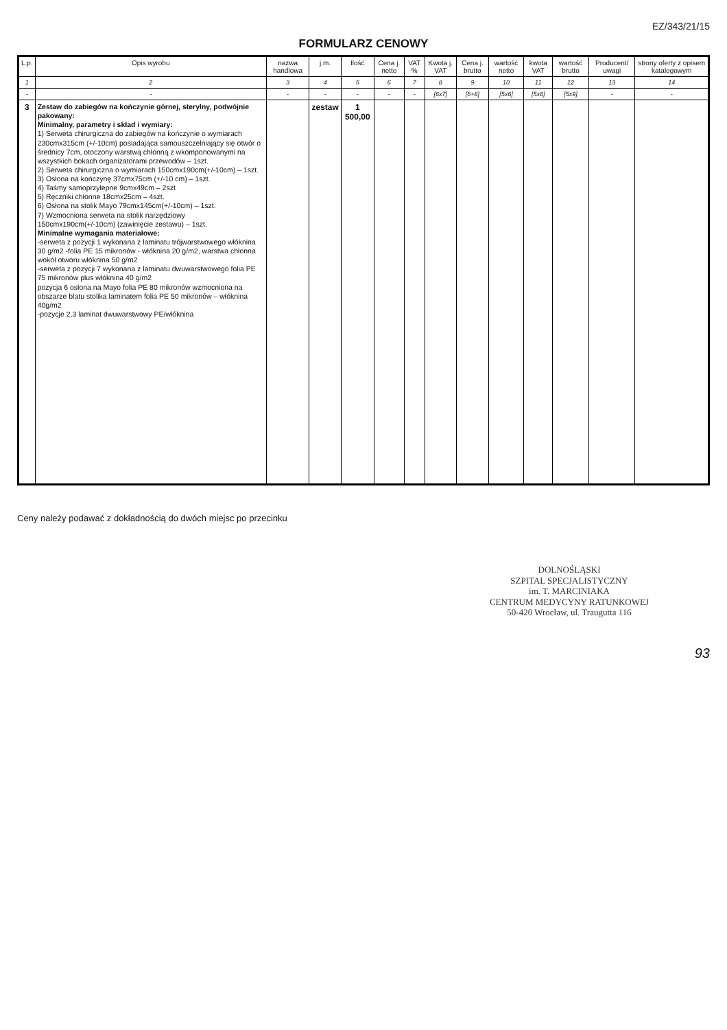EZ/343/21/15
FORMULARZ CENOWY
| L.p. | Opis wyrobu | nazwa handlowa | j.m. | Ilość | Cena j. netto | VAT % | Kwota j. VAT | Cena j. brutto | wartość netto | kwota VAT | wartość brutto | Producent/ uwagi | strony oferty z opisem katalogowym |
| --- | --- | --- | --- | --- | --- | --- | --- | --- | --- | --- | --- | --- | --- |
| 1 | 2 | 3 | 4 | 5 | 6 | 7 | 8 | 9 | 10 | 11 | 12 | 13 | 14 |
| - | - | - | - | - | - | - | [6x7] | [6+8] | [5x6] | [5x8] | [5x9] | - | - |
| 3 | Zestaw do zabiegów na kończynie górnej, sterylny, podwójnie pakowany: Minimalny, parametry i skład i wymiary: 1) Serweta chirurgiczna do zabiegów na kończynie o wymiarach 230cmx315cm (+/-10cm) posiadająca samouszczelniający się otwór o średnicy 7cm, otoczony warstwą chłonną z wkomponowanymi na wszystkich bokach organizatorami przewodów – 1szt. 2) Serweta chirurgiczna o wymiarach 150cmx190cm(+/-10cm) – 1szt. 3) Osłona na kończynę 37cmx75cm (+/-10 cm) – 1szt. 4) Taśmy samoprzylepne 9cmx49cm – 2szt 5) Ręczniki chłonne 18cmx25cm – 4szt. 6) Osłona na stolik Mayo 79cmx145cm(+/-10cm) – 1szt. 7) Wzmocniona serweta na stolik narzędziowy 150cmx190cm(+/-10cm) (zawinięcie zestawu) – 1szt. Minimalne wymagania materiałowe: -serweta z pozycji 1 wykonana z laminatu trójwarstwowego włóknina 30 g/m2 -folia PE 15 mikronów - włóknina 20 g/m2, warstwa chłonna wokół otworu włóknina 50 g/m2 -serweta z pozycji 7 wykonana z laminatu dwuwarstwowego folia PE 75 mikronów plus włóknina 40 g/m2 pozycja 6 osłona na Mayo folia PE 80 mikronów wzmocniona na obszarze blatu stolika laminatem folia PE 50 mikronów – włóknina 40g/m2 -pozycje 2,3 laminat dwuwarstwowy PE/włóknina | | zestaw | 1 500,00 | | | | | | | | | |
Ceny należy podawać z dokładnością do dwóch miejsc po przecinku
DOLNOŚLĄSKI
SZPITAL SPECJALISTYCZNY
im. T. MARCINIAKA
CENTRUM MEDYCYNY RATUNKOWEJ
50-420 Wrocław, ul. Traugutta 116
93